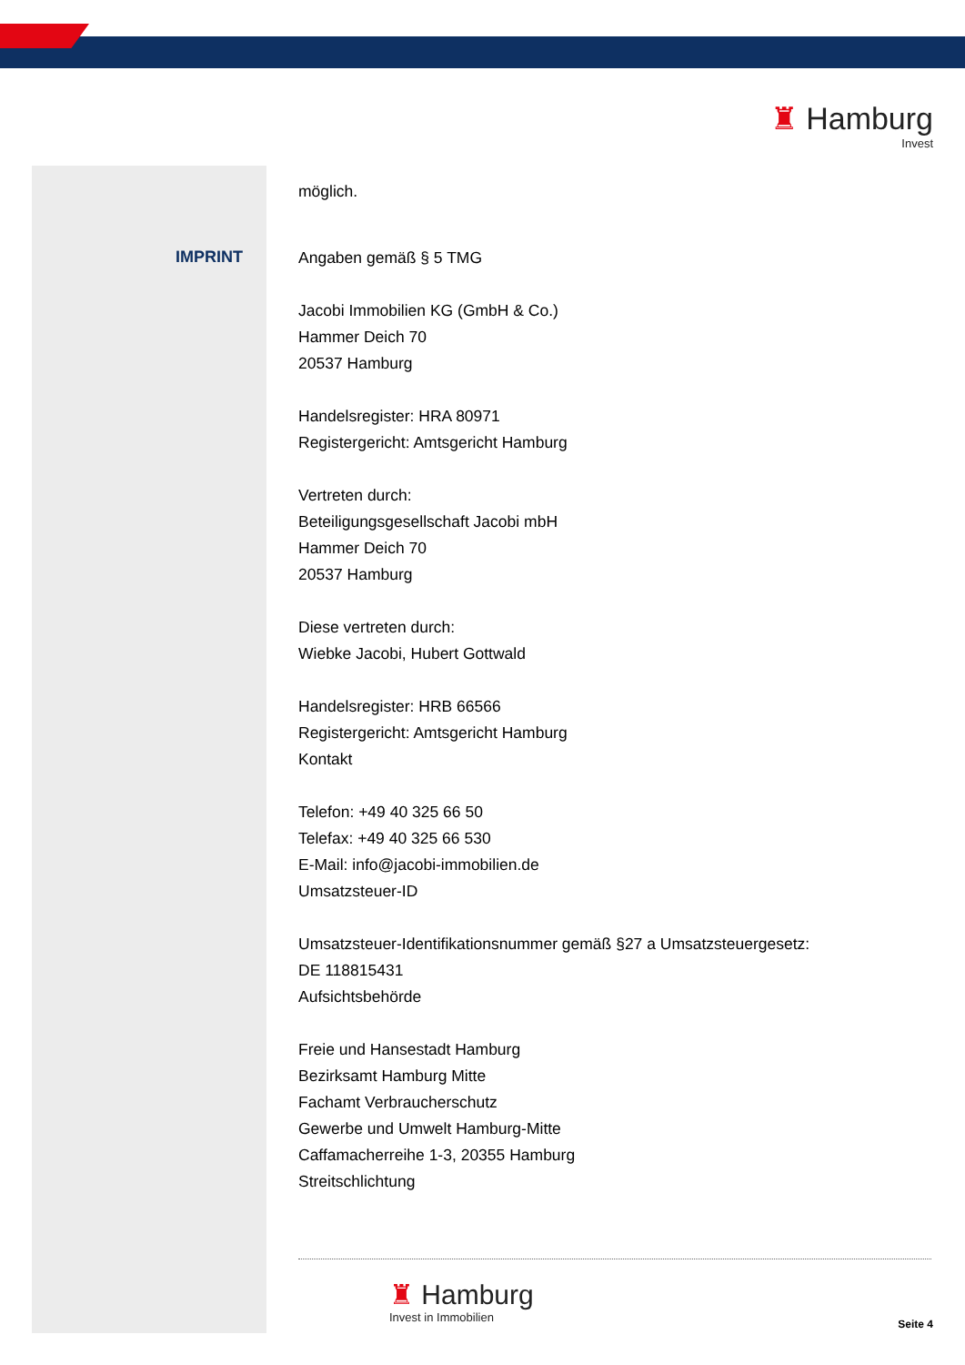♜ Hamburg
Invest
IMPRINT
möglich.
Angaben gemäß § 5 TMG
Jacobi Immobilien KG (GmbH & Co.)
Hammer Deich 70
20537 Hamburg
Handelsregister: HRA 80971
Registergericht: Amtsgericht Hamburg
Vertreten durch:
Beteiligungsgesellschaft Jacobi mbH
Hammer Deich 70
20537 Hamburg
Diese vertreten durch:
Wiebke Jacobi, Hubert Gottwald
Handelsregister: HRB 66566
Registergericht: Amtsgericht Hamburg
Kontakt
Telefon: +49 40 325 66 50
Telefax: +49 40 325 66 530
E-Mail: info@jacobi-immobilien.de
Umsatzsteuer-ID
Umsatzsteuer-Identifikationsnummer gemäß §27 a Umsatzsteuergesetz:
DE 118815431
Aufsichtsbehörde
Freie und Hansestadt Hamburg
Bezirksamt Hamburg Mitte
Fachamt Verbraucherschutz
Gewerbe und Umwelt Hamburg-Mitte
Caffamacherreihe 1-3, 20355 Hamburg
Streitschlichtung
♜ Hamburg
Invest in Immobilien
Seite 4